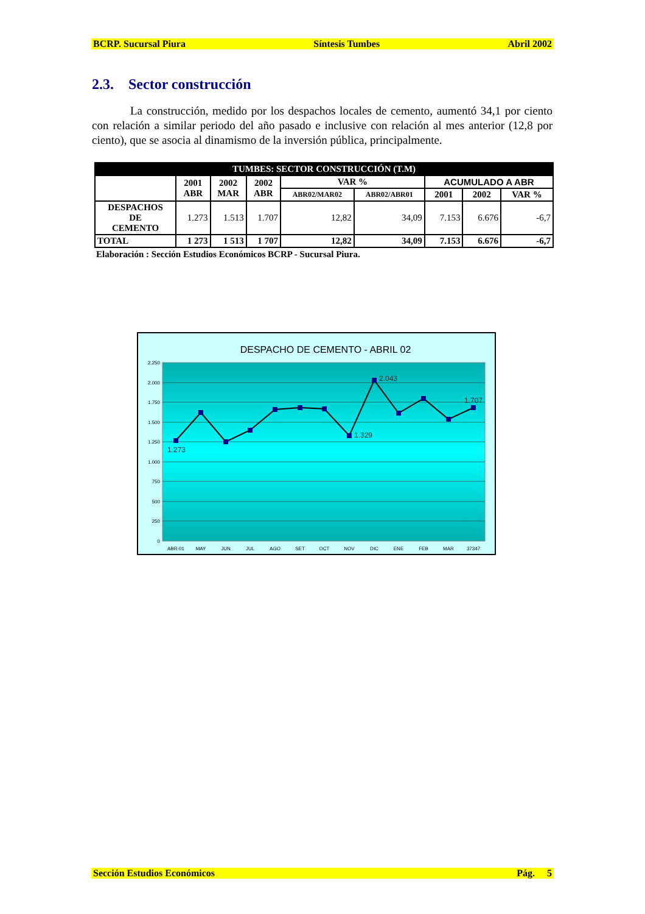BCRP. Sucursal Piura Síntesis Tumbes Abril 2002
2.3. Sector construcción
La construcción, medido por los despachos locales de cemento, aumentó 34,1 por ciento con relación a similar periodo del año pasado e inclusive con relación al mes anterior (12,8 por ciento), que se asocia al dinamismo de la inversión pública, principalmente.
| TUMBES: SECTOR CONSTRUCCIÓN (T.M) | | | | | | | | |
| | 2001 ABR | 2002 MAR | 2002 ABR | VAR % | | ACUMULADO A ABR | | |
| | | | | ABR02/MAR02 | ABR02/ABR01 | 2001 | 2002 | VAR % |
| DESPACHOS DE CEMENTO | 1.273 | 1.513 | 1.707 | 12,82 | 34,09 | 7.153 | 6.676 | -6,7 |
| TOTAL | 1 273 | 1 513 | 1 707 | 12,82 | 34,09 | 7.153 | 6.676 | -6,7 |
Elaboración : Sección Estudios Económicos BCRP - Sucursal Piura.
DESPACHO DE CEMENTO - ABRIL 02
2.250
2.000
1.750
1.500
1.250
1.000
750
500
250
0
1.273
1.329
2.043
1.707
ABR-01
MAY
JUN
JUL
AGO
SET
OCT
NOV
DIC
ENE
FEB
MAR
37347
Sección Estudios Económicos Pág. 5